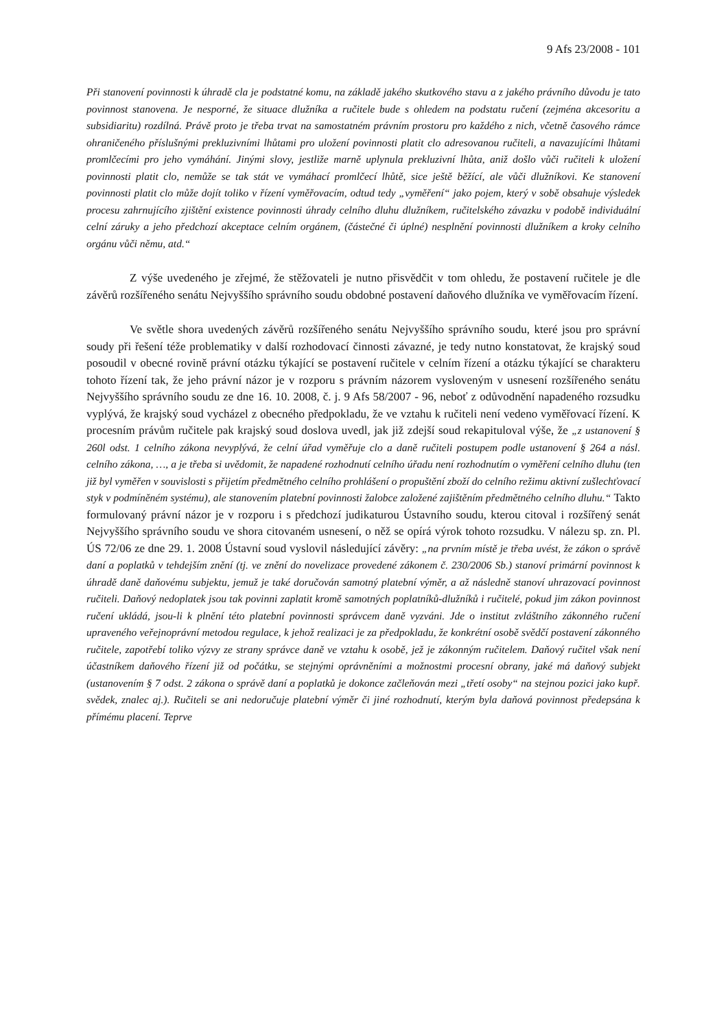9 Afs 23/2008 - 101
Při stanovení povinnosti k úhradě cla je podstatné komu, na základě jakého skutkového stavu a z jakého právního důvodu je tato povinnost stanovena. Je nesporné, že situace dlužníka a ručitele bude s ohledem na podstatu ručení (zejména akcesoritu a subsidiaritu) rozdílná. Právě proto je třeba trvat na samostatném právním prostoru pro každého z nich, včetně časového rámce ohraničeného příslušnými prekluzivními lhůtami pro uložení povinnosti platit clo adresovanou ručiteli, a navazujícími lhůtami promlčecími pro jeho vymáhání. Jinými slovy, jestliže marně uplynula prekluzivní lhůta, aniž došlo vůči ručiteli k uložení povinnosti platit clo, nemůže se tak stát ve vymáhací promlčecí lhůtě, sice ještě běžící, ale vůči dlužníkovi. Ke stanovení povinnosti platit clo může dojít toliko v řízení vyměřovacím, odtud tedy „vyměření“ jako pojem, který v sobě obsahuje výsledek procesu zahrnujícího zjištění existence povinnosti úhrady celního dluhu dlužníkem, ručitelského závazku v podobě individuální celní záruky a jeho předchozí akceptace celním orgánem, (částečné či úplné) nesplnění povinnosti dlužníkem a kroky celního orgánu vůči němu, atd.“
Z výše uvedeného je zřejmé, že stěžovateli je nutno přisvědčit v tom ohledu, že postavení ručitele je dle závěrů rozšířeného senátu Nejvyššího správního soudu obdobné postavení daňového dlužníka ve vyměřovacím řízení.
Ve světle shora uvedených závěrů rozšířeného senátu Nejvyššího správního soudu, které jsou pro správní soudy při řešení téže problematiky v další rozhodovací činnosti závazné, je tedy nutno konstatovat, že krajský soud posoudil v obecné rovině právní otázku týkající se postavení ručitele v celním řízení a otázku týkající se charakteru tohoto řízení tak, že jeho právní názor je v rozporu s právním názorem vysloveným v usnesení rozšířeného senátu Nejvyššího správního soudu ze dne 16. 10. 2008, č. j. 9 Afs 58/2007 - 96, neboť z odůvodnění napadeného rozsudku vyplývá, že krajský soud vycházel z obecného předpokladu, že ve vztahu k ručiteli není vedeno vyměřovací řízení. K procesním právům ručitele pak krajský soud doslova uvedl, jak již zdejší soud rekapituloval výše, že „z ustanovení § 260l odst. 1 celního zákona nevyplývá, že celní úřad vyměřuje clo a daně ručiteli postupem podle ustanovení § 264 a násl. celního zákona, …, a je třeba si uvědomit, že napadené rozhodnutí celního úřadu není rozhodnutím o vyměření celního dluhu (ten již byl vyměřen v souvislosti s přijetím předmětného celního prohlášení o propuštění zboží do celního režimu aktivní zušlechťovací styk v podmíněném systému), ale stanovením platební povinnosti žalobce založené zajištěním předmětného celního dluhu.“ Takto formulovaný právní názor je v rozporu i s předchozí judikaturou Ústavního soudu, kterou citoval i rozšířený senát Nejvyššího správního soudu ve shora citovaném usnesení, o něž se opírá výrok tohoto rozsudku. V nálezu sp. zn. Pl. ÚS 72/06 ze dne 29. 1. 2008 Ústavní soud vyslovil následující závěry: „na prvním místě je třeba uvést, že zákon o správě daní a poplatků v tehdejším znění (tj. ve znění do novelizace provedené zákonem č. 230/2006 Sb.) stanoví primární povinnost k úhradě daně daňovému subjektu, jemuž je také doručován samotný platební výměr, a až následně stanoví uhrazovací povinnost ručiteli. Daňový nedoplatek jsou tak povinni zaplatit kromě samotných poplatníků-dlužníků i ručitelé, pokud jim zákon povinnost ručení ukládá, jsou-li k plnění této platební povinnosti správcem daně vyzváni. Jde o institut zvláštního zákonného ručení upraveného veřejnoprávní metodou regulace, k jehož realizaci je za předpokladu, že konkrétní osobě svědčí postavení zákonného ručitele, zapotřebí toliko výzvy ze strany správce daně ve vztahu k osobě, jež je zákonným ručitelem. Daňový ručitel však není účastníkem daňového řízení již od počátku, se stejnými oprávněními a možnostmi procesní obrany, jaké má daňový subjekt (ustanovením § 7 odst. 2 zákona o správě daní a poplatků je dokonce začleňován mezi „třetí osoby“ na stejnou pozici jako kupř. svědek, znalec aj.). Ručiteli se ani nedoručuje platební výměr či jiné rozhodnutí, kterým byla daňová povinnost předepsána k přímému placení. Teprve